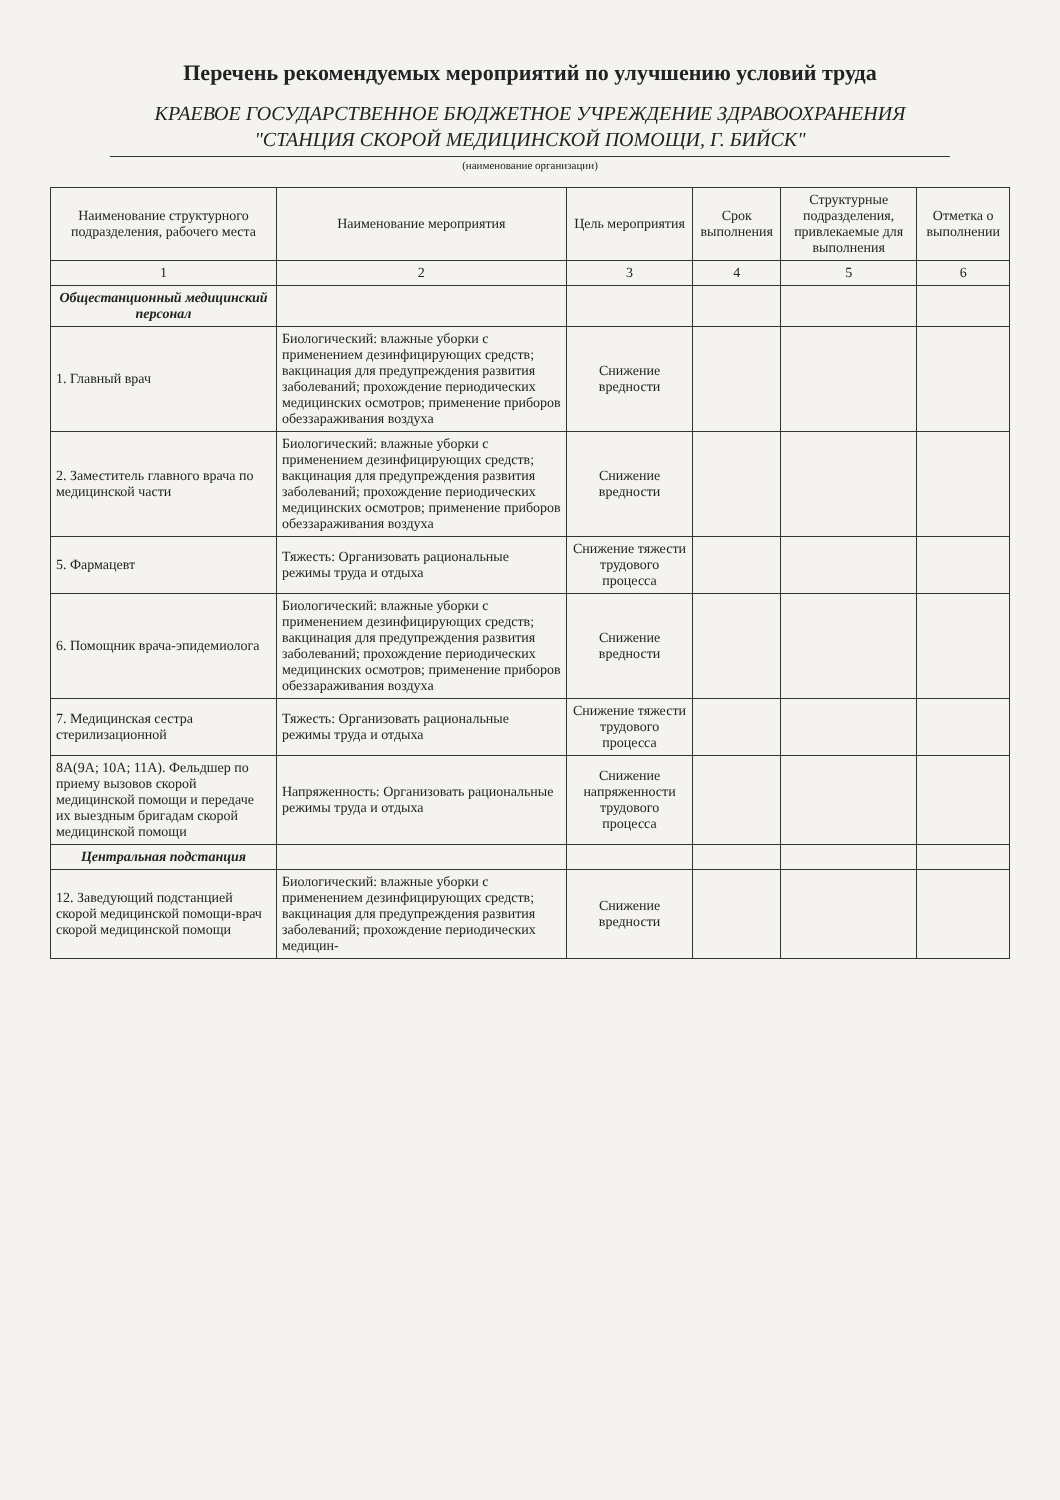Перечень рекомендуемых мероприятий по улучшению условий труда
КРАЕВОЕ ГОСУДАРСТВЕННОЕ БЮДЖЕТНОЕ УЧРЕЖДЕНИЕ ЗДРАВООХРАНЕНИЯ
"СТАНЦИЯ СКОРОЙ МЕДИЦИНСКОЙ ПОМОЩИ, Г. БИЙСК"
(наименование организации)
| Наименование структурного подразделения, рабочего места | Наименование мероприятия | Цель мероприятия | Срок выполнения | Структурные подразделения, привлекаемые для выполнения | Отметка о выполнении |
| --- | --- | --- | --- | --- | --- |
| 1 | 2 | 3 | 4 | 5 | 6 |
| Общестанционный медицинский персонал | | | | | |
| 1. Главный врач | Биологический: влажные уборки с применением дезинфицирующих средств; вакцинация для предупреждения развития заболеваний; прохождение периодических медицинских осмотров; применение приборов обеззараживания воздуха | Снижение вредности | | | |
| 2. Заместитель главного врача по медицинской части | Биологический: влажные уборки с применением дезинфицирующих средств; вакцинация для предупреждения развития заболеваний; прохождение периодических медицинских осмотров; применение приборов обеззараживания воздуха | Снижение вредности | | | |
| 5. Фармацевт | Тяжесть: Организовать рациональные режимы труда и отдыха | Снижение тяжести трудового процесса | | | |
| 6. Помощник врача-эпидемиолога | Биологический: влажные уборки с применением дезинфицирующих средств; вакцинация для предупреждения развития заболеваний; прохождение периодических медицинских осмотров; применение приборов обеззараживания воздуха | Снижение вредности | | | |
| 7. Медицинская сестра стерилизационной | Тяжесть: Организовать рациональные режимы труда и отдыха | Снижение тяжести трудового процесса | | | |
| 8А(9А; 10А; 11А). Фельдшер по приему вызовов скорой медицинской помощи и передаче их выездным бригадам скорой медицинской помощи | Напряженность: Организовать рациональные режимы труда и отдыха | Снижение напряженности трудового процесса | | | |
| Центральная подстанция | | | | | |
| 12. Заведующий подстанцией скорой медицинской помощи-врач скорой медицинской помощи | Биологический: влажные уборки с применением дезинфицирующих средств; вакцинация для предупреждения развития заболеваний; прохождение периодических медицин- | Снижение вредности | | | |